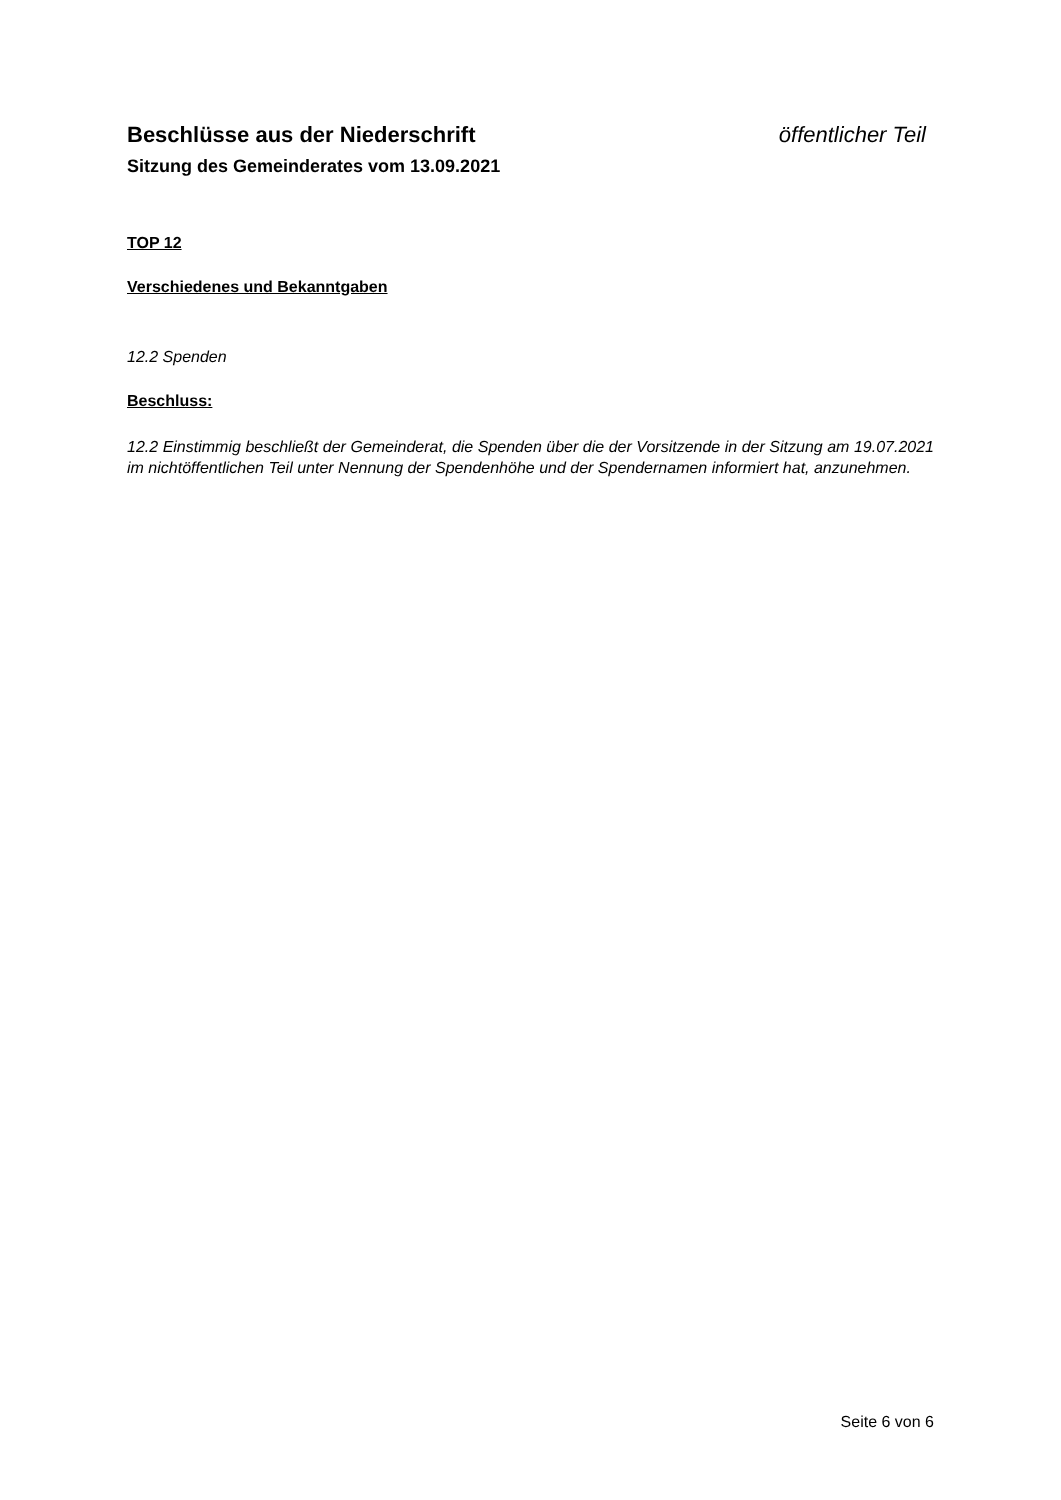Beschlüsse aus der Niederschrift öffentlicher Teil
Sitzung des Gemeinderates vom 13.09.2021
TOP 12
Verschiedenes und Bekanntgaben
12.2 Spenden
Beschluss:
12.2 Einstimmig beschließt der Gemeinderat, die Spenden über die der Vorsitzende in der Sitzung am 19.07.2021 im nichtöffentlichen Teil unter Nennung der Spendenhöhe und der Spendernamen informiert hat, anzunehmen.
Seite 6 von 6